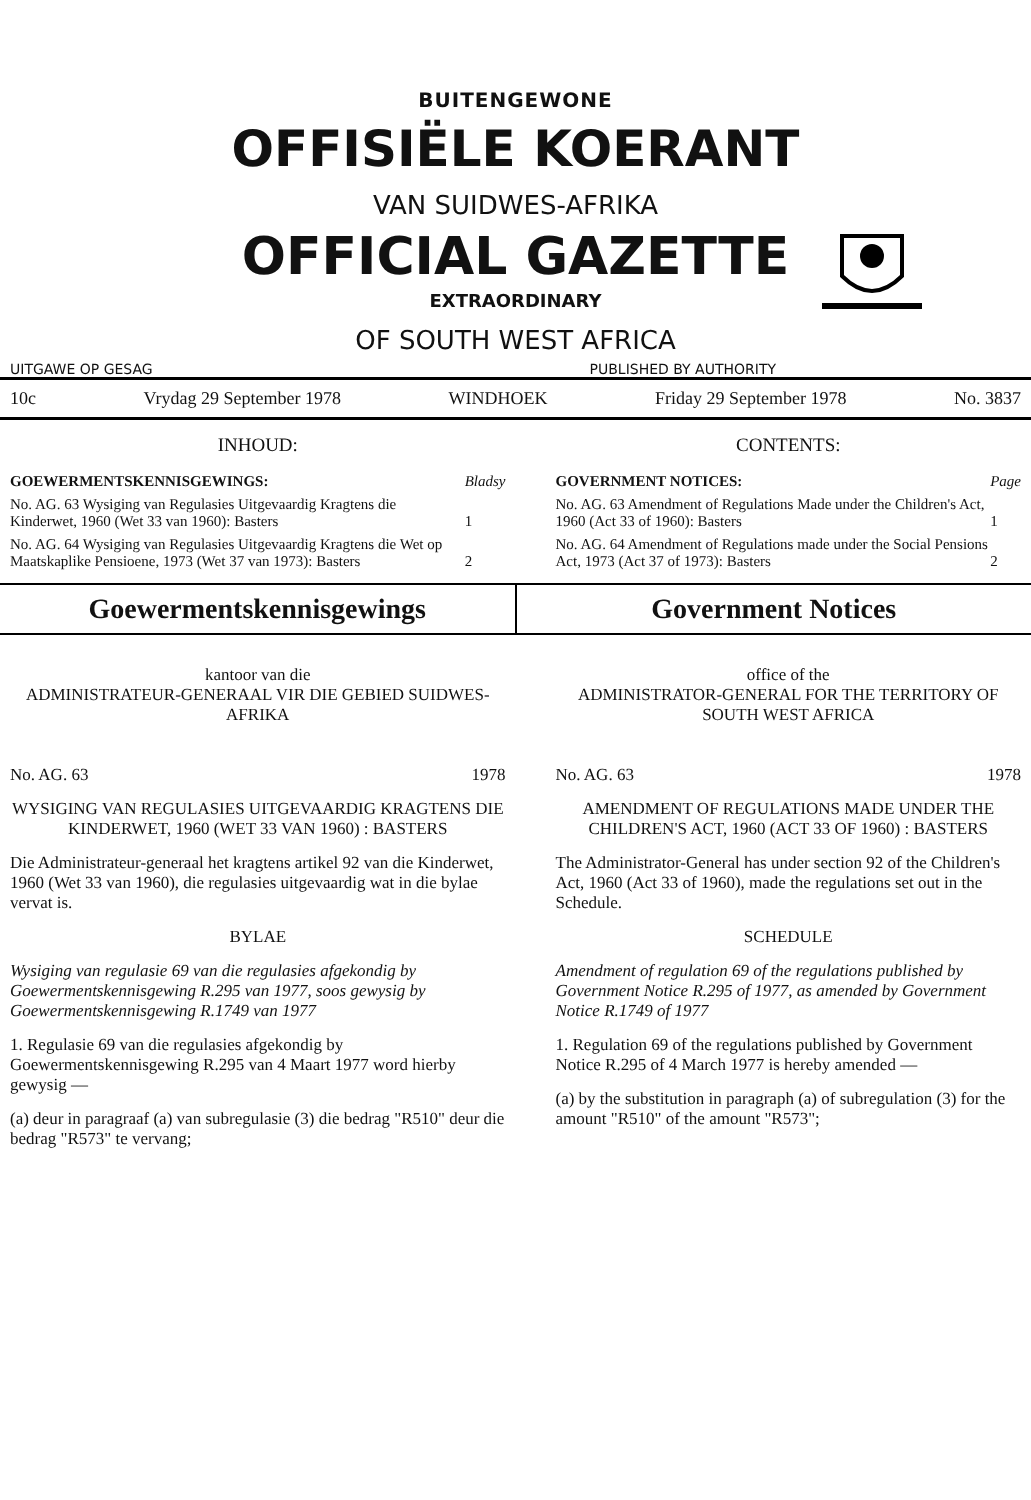BUITENGEWONE
OFFISIËLE KOERANT
VAN SUIDWES-AFRIKA
OFFICIAL GAZETTE
EXTRAORDINARY
OF SOUTH WEST AFRICA
UITGAWE OP GESAG PUBLISHED BY AUTHORITY
10c Vrydag 29 September 1978 WINDHOEK Friday 29 September 1978 No. 3837
INHOUD:
| GOEWERMENTSKENNISGEWINGS: | Bladsy |
| No. AG. 63 Wysiging van Regulasies Uitgevaardig Kragtens die Kinderwet, 1960 (Wet 33 van 1960): Basters | 1 |
| No. AG. 64 Wysiging van Regulasies Uitgevaardig Kragtens die Wet op Maatskaplike Pensioene, 1973 (Wet 37 van 1973): Basters | 2 |
CONTENTS:
| GOVERNMENT NOTICES: | Page |
| No. AG. 63 Amendment of Regulations Made under the Children's Act, 1960 (Act 33 of 1960): Basters | 1 |
| No. AG. 64 Amendment of Regulations made under the Social Pensions Act, 1973 (Act 37 of 1973): Basters | 2 |
Goewermentskennisgewings Government Notices
kantoor van die
ADMINISTRATEUR-GENERAAL VIR DIE GEBIED SUIDWES-AFRIKA
No. AG. 63 1978
WYSIGING VAN REGULASIES UITGEVAARDIG KRAGTENS DIE KINDERWET, 1960 (WET 33 VAN 1960) : BASTERS
Die Administrateur-generaal het kragtens artikel 92 van die Kinderwet, 1960 (Wet 33 van 1960), die regulasies uitgevaardig wat in die bylae vervat is.
BYLAE
Wysiging van regulasie 69 van die regulasies afgekondig by Goewermentskennisgewing R.295 van 1977, soos gewysig by Goewermentskennisgewing R.1749 van 1977
1. Regulasie 69 van die regulasies afgekondig by Goewermentskennisgewing R.295 van 4 Maart 1977 word hierby gewysig —
(a) deur in paragraaf (a) van subregulasie (3) die bedrag "R510" deur die bedrag "R573" te vervang;
office of the
ADMINISTRATOR-GENERAL FOR THE TERRITORY OF SOUTH WEST AFRICA
No. AG. 63 1978
AMENDMENT OF REGULATIONS MADE UNDER THE CHILDREN'S ACT, 1960 (ACT 33 OF 1960) : BASTERS
The Administrator-General has under section 92 of the Children's Act, 1960 (Act 33 of 1960), made the regulations set out in the Schedule.
SCHEDULE
Amendment of regulation 69 of the regulations published by Government Notice R.295 of 1977, as amended by Government Notice R.1749 of 1977
1. Regulation 69 of the regulations published by Government Notice R.295 of 4 March 1977 is hereby amended —
(a) by the substitution in paragraph (a) of subregulation (3) for the amount "R510" of the amount "R573";